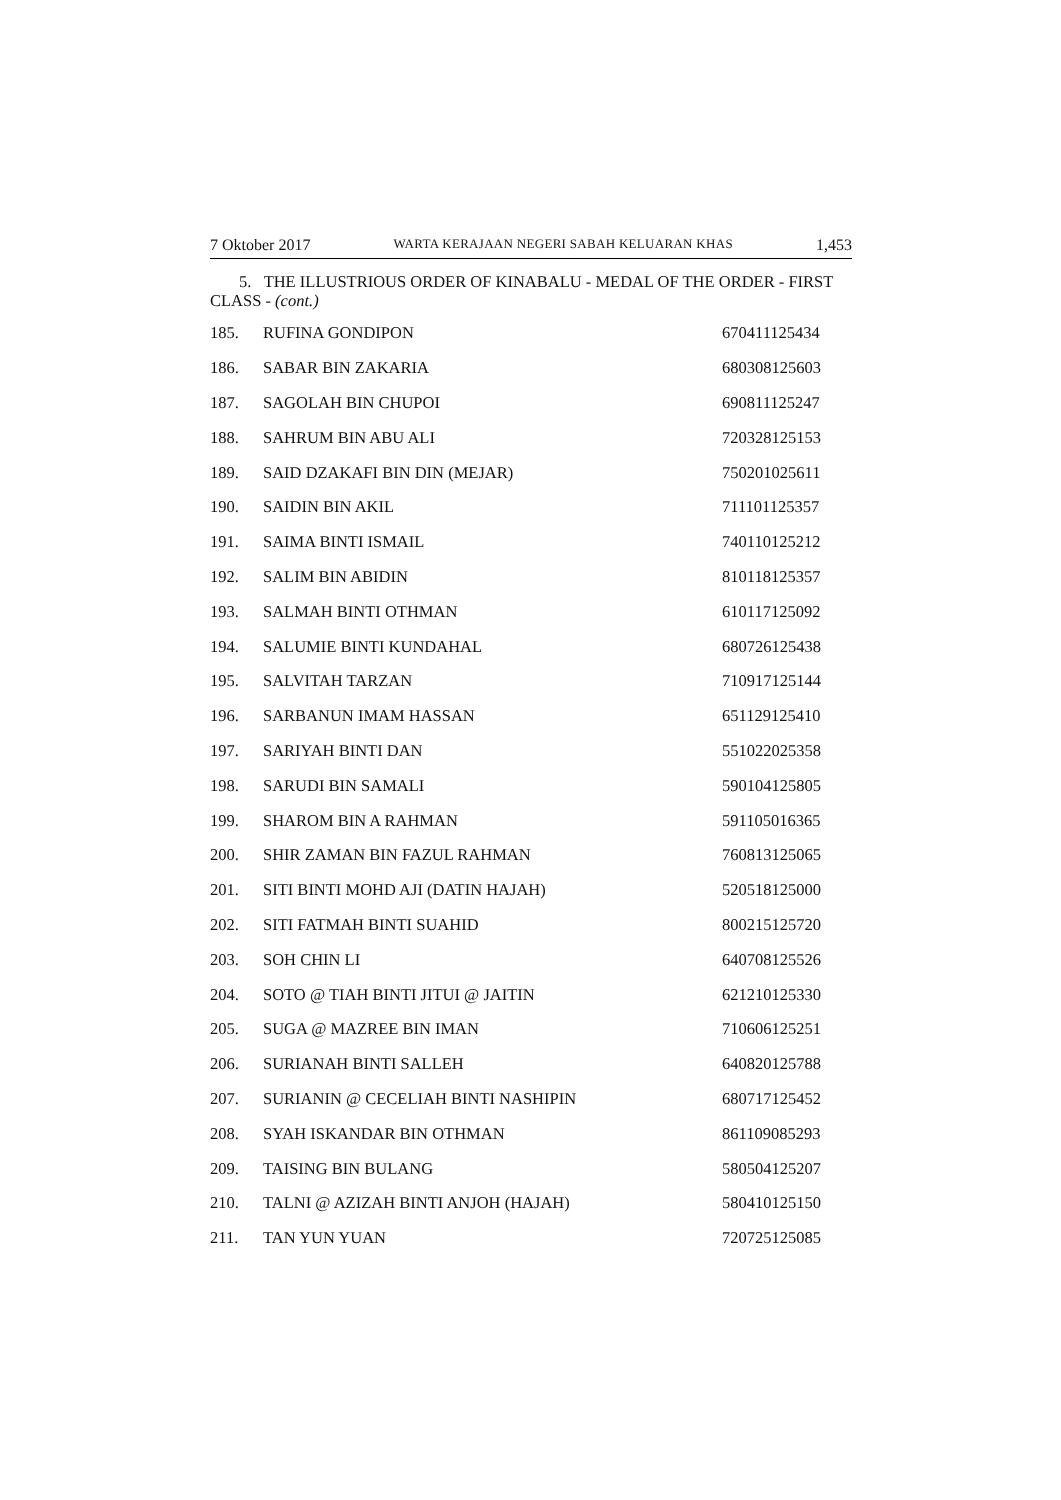7 Oktober 2017 WARTA KERAJAAN NEGERI SABAH KELUARAN KHAS 1,453
5. THE ILLUSTRIOUS ORDER OF KINABALU - MEDAL OF THE ORDER - FIRST CLASS - (cont.)
| 185. | RUFINA GONDIPON | 670411125434 |
| 186. | SABAR BIN ZAKARIA | 680308125603 |
| 187. | SAGOLAH BIN CHUPOI | 690811125247 |
| 188. | SAHRUM BIN ABU ALI | 720328125153 |
| 189. | SAID DZAKAFI BIN DIN (MEJAR) | 750201025611 |
| 190. | SAIDIN BIN AKIL | 711101125357 |
| 191. | SAIMA BINTI ISMAIL | 740110125212 |
| 192. | SALIM BIN ABIDIN | 810118125357 |
| 193. | SALMAH BINTI OTHMAN | 610117125092 |
| 194. | SALUMIE BINTI KUNDAHAL | 680726125438 |
| 195. | SALVITAH TARZAN | 710917125144 |
| 196. | SARBANUN IMAM HASSAN | 651129125410 |
| 197. | SARIYAH BINTI DAN | 551022025358 |
| 198. | SARUDI BIN SAMALI | 590104125805 |
| 199. | SHAROM BIN A RAHMAN | 591105016365 |
| 200. | SHIR ZAMAN BIN FAZUL RAHMAN | 760813125065 |
| 201. | SITI BINTI MOHD AJI (DATIN HAJAH) | 520518125000 |
| 202. | SITI FATMAH BINTI SUAHID | 800215125720 |
| 203. | SOH CHIN LI | 640708125526 |
| 204. | SOTO @ TIAH BINTI JITUI @ JAITIN | 621210125330 |
| 205. | SUGA @ MAZREE BIN IMAN | 710606125251 |
| 206. | SURIANAH BINTI SALLEH | 640820125788 |
| 207. | SURIANIN @ CECELIAH BINTI NASHIPIN | 680717125452 |
| 208. | SYAH ISKANDAR BIN OTHMAN | 861109085293 |
| 209. | TAISING BIN BULANG | 580504125207 |
| 210. | TALNI @ AZIZAH BINTI ANJOH (HAJAH) | 580410125150 |
| 211. | TAN YUN YUAN | 720725125085 |